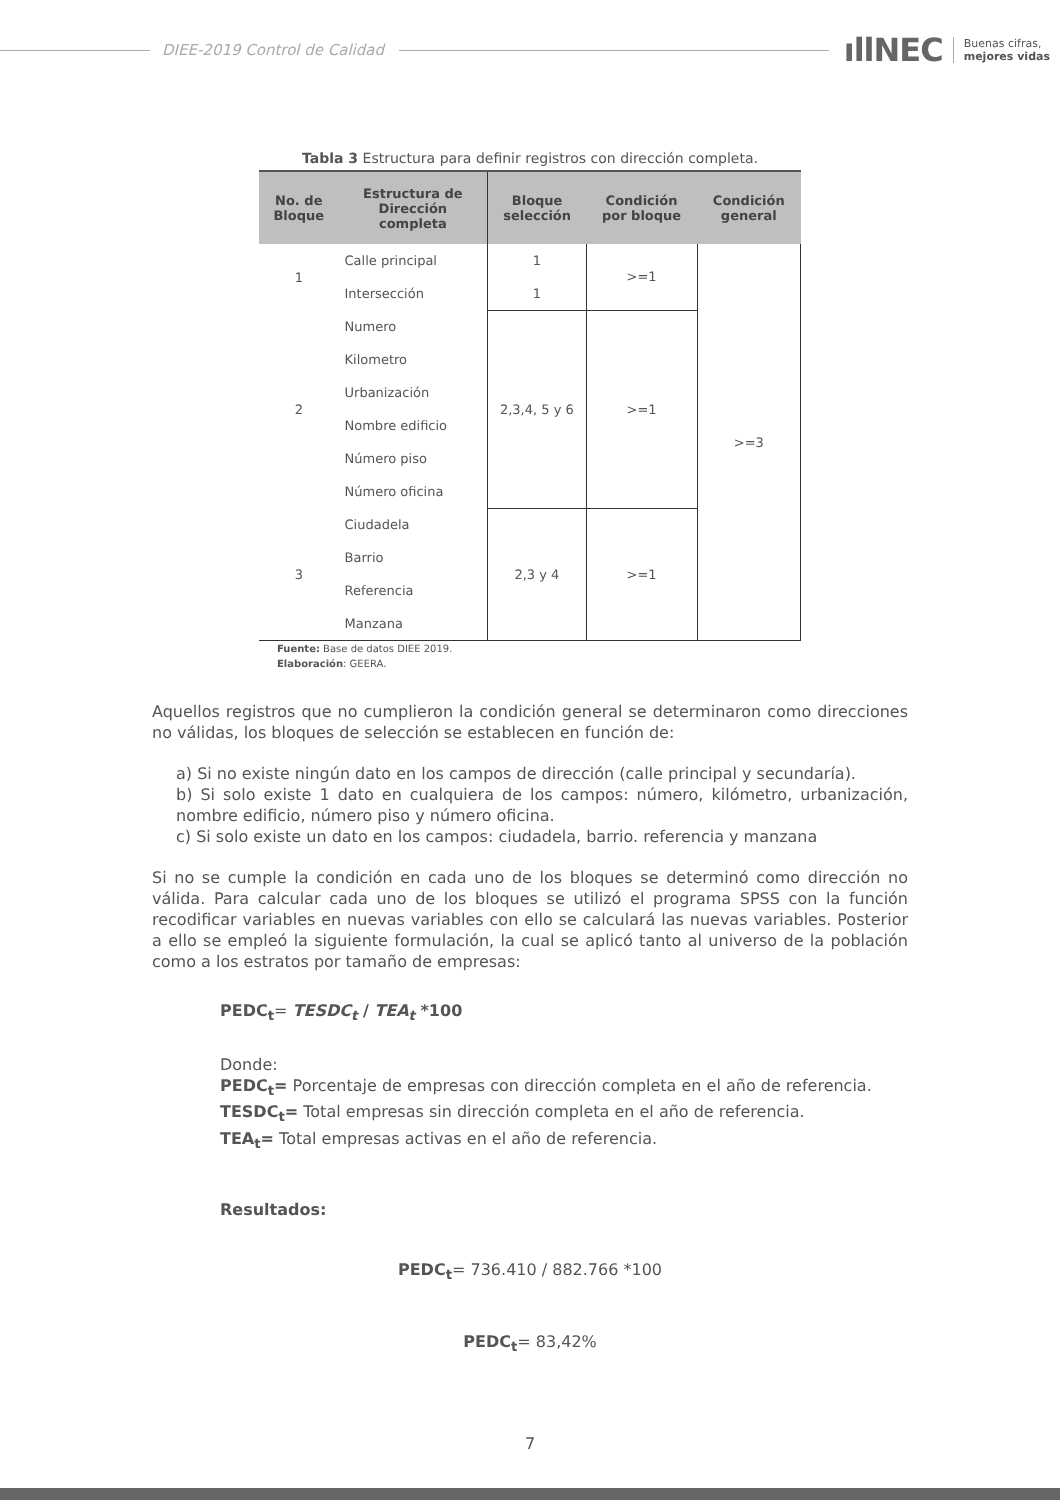DIEE-2019 Control de Calidad
ıllNEC Buenas cifras,
mejores vidas
Tabla 3 Estructura para definir registros con dirección completa.
| No. de Bloque | Estructura de Dirección completa | Bloque selección | Condición por bloque | Condición general |
| --- | --- | --- | --- | --- |
| 1 | Calle principal | 1 | >=1 | >=3 |
| | Intersección | 1 | | |
| 2 | Numero | 2,3,4, 5 y 6 | >=1 | |
| | Kilometro | | | |
| | Urbanización | | | |
| | Nombre edificio | | | |
| | Número piso | | | |
| | Número oficina | | | |
| 3 | Ciudadela | 2,3 y 4 | >=1 | |
| | Barrio | | | |
| | Referencia | | | |
| | Manzana | | | |
Fuente: Base de datos DIEE 2019.
Elaboración: GEERA.
Aquellos registros que no cumplieron la condición general se determinaron como direcciones no válidas, los bloques de selección se establecen en función de:
a) Si no existe ningún dato en los campos de dirección (calle principal y secundaría).
b) Si solo existe 1 dato en cualquiera de los campos: número, kilómetro, urbanización, nombre edificio, número piso y número oficina.
c) Si solo existe un dato en los campos: ciudadela, barrio. referencia y manzana
Si no se cumple la condición en cada uno de los bloques se determinó como dirección no válida. Para calcular cada uno de los bloques se utilizó el programa SPSS con la función recodificar variables en nuevas variables con ello se calculará las nuevas variables. Posterior a ello se empleó la siguiente formulación, la cual se aplicó tanto al universo de la población como a los estratos por tamaño de empresas:
PEDC<sub>t</sub>= TESDC<sub>t</sub> / TEA<sub>t</sub> *100
Donde:
PEDC<sub>t</sub>= Porcentaje de empresas con dirección completa en el año de referencia.
TESDC<sub>t</sub>= Total empresas sin dirección completa en el año de referencia.
TEA<sub>t</sub>= Total empresas activas en el año de referencia.
Resultados:
PEDC<sub>t</sub>= 736.410 / 882.766 *100
PEDC<sub>t</sub>= 83,42%
7